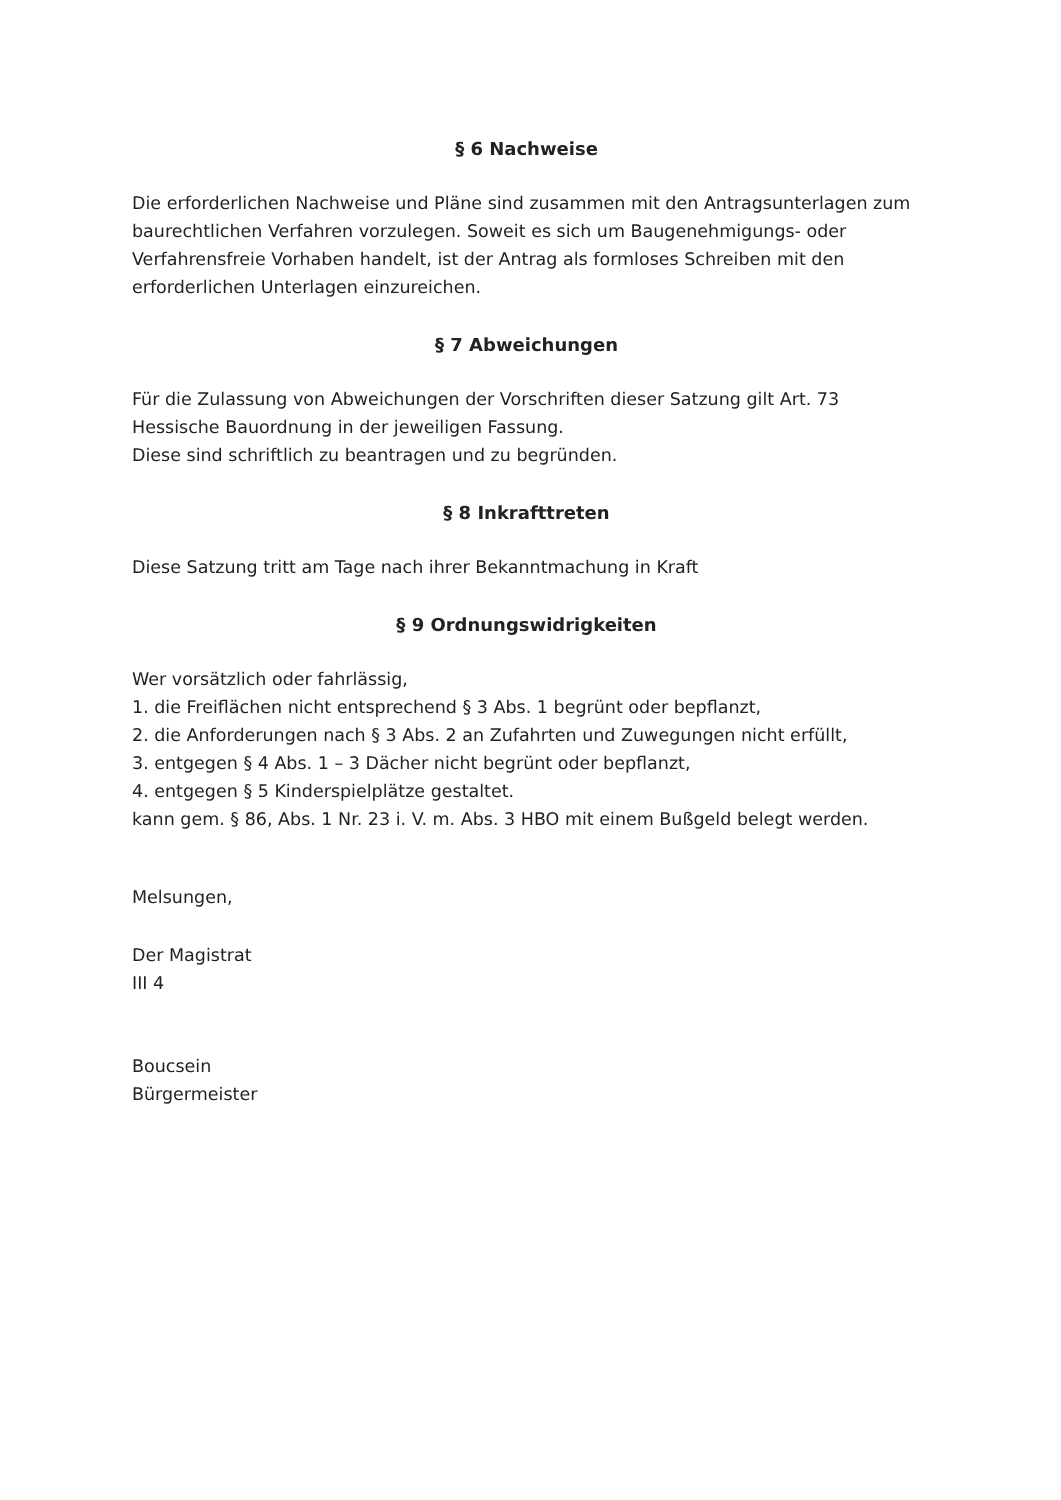§ 6 Nachweise
Die erforderlichen Nachweise und Pläne sind zusammen mit den Antragsunterlagen zum baurechtlichen Verfahren vorzulegen. Soweit es sich um Baugenehmigungs- oder Verfahrensfreie Vorhaben handelt, ist der Antrag als formloses Schreiben mit den erforderlichen Unterlagen einzureichen.
§ 7 Abweichungen
Für die Zulassung von Abweichungen der Vorschriften dieser Satzung gilt Art. 73
Hessische Bauordnung in der jeweiligen Fassung.
Diese sind schriftlich zu beantragen und zu begründen.
§ 8 Inkrafttreten
Diese Satzung tritt am Tage nach ihrer Bekanntmachung in Kraft
§ 9 Ordnungswidrigkeiten
Wer vorsätzlich oder fahrlässig,
1. die Freiflächen nicht entsprechend § 3 Abs. 1 begrünt oder bepflanzt,
2. die Anforderungen nach § 3 Abs. 2 an Zufahrten und Zuwegungen nicht erfüllt,
3. entgegen § 4 Abs. 1 – 3 Dächer nicht begrünt oder bepflanzt,
4. entgegen § 5 Kinderspielplätze gestaltet.
kann gem. § 86, Abs. 1 Nr. 23 i. V. m. Abs. 3 HBO mit einem Bußgeld belegt werden.
Melsungen,
Der Magistrat
III 4
Boucsein
Bürgermeister